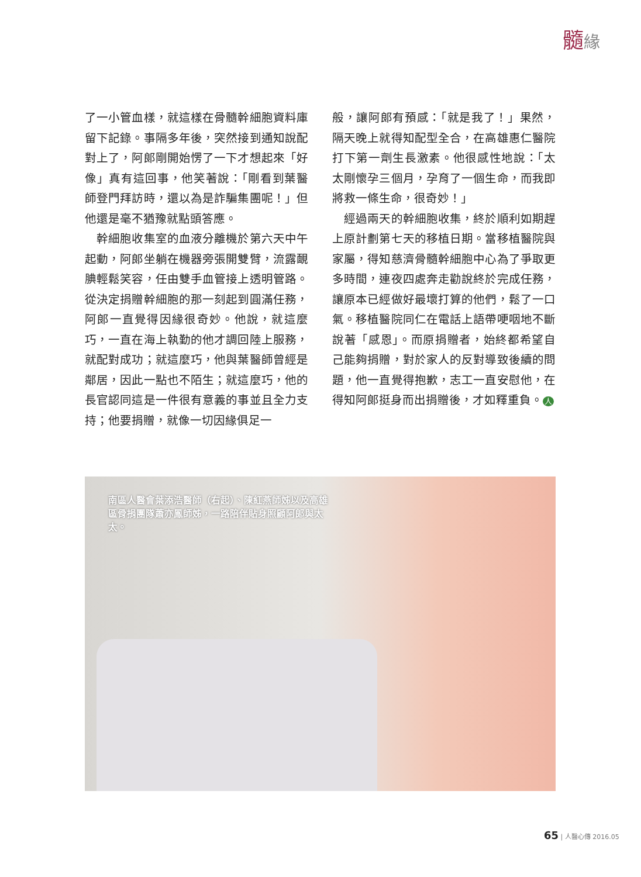髓緣
了一小管血樣，就這樣在骨髓幹細胞資料庫留下記錄。事隔多年後，突然接到通知說配對上了，阿郎剛開始愣了一下才想起來「好像」真有這回事，他笑著說：「剛看到葉醫師登門拜訪時，還以為是詐騙集團呢！」但他還是毫不猶豫就點頭答應。
　幹細胞收集室的血液分離機於第六天中午起動，阿郎坐躺在機器旁張開雙臂，流露靦腆輕鬆笑容，任由雙手血管接上透明管路。從決定捐贈幹細胞的那一刻起到圓滿任務，阿郎一直覺得因緣很奇妙。他說，就這麼巧，一直在海上執勤的他才調回陸上服務，就配對成功；就這麼巧，他與葉醫師曾經是鄰居，因此一點也不陌生；就這麼巧，他的長官認同這是一件很有意義的事並且全力支持；他要捐贈，就像一切因緣俱足一
般，讓阿郎有預感：「就是我了！」果然，隔天晚上就得知配型全合，在高雄惠仁醫院打下第一劑生長激素。他很感性地說：「太太剛懷孕三個月，孕育了一個生命，而我即將救一條生命，很奇妙！」
　經過兩天的幹細胞收集，終於順利如期趕上原計劃第七天的移植日期。當移植醫院與家屬，得知慈濟骨髓幹細胞中心為了爭取更多時間，連夜四處奔走勸說終於完成任務，讓原本已經做好最壞打算的他們，鬆了一口氣。移植醫院同仁在電話上語帶哽咽地不斷說著「感恩」。而原捐贈者，始終都希望自己能夠捐贈，對於家人的反對導致後續的問題，他一直覺得抱歉，志工一直安慰他，在得知阿郎挺身而出捐贈後，才如釋重負。 人
南區人醫會葉添浩醫師（右起）、陳紅燕師姊以及高雄區骨捐團隊蕭亦鳳師姊，一路陪伴貼身照顧阿郎與太太。
65 | 人醫心傳 2016.05